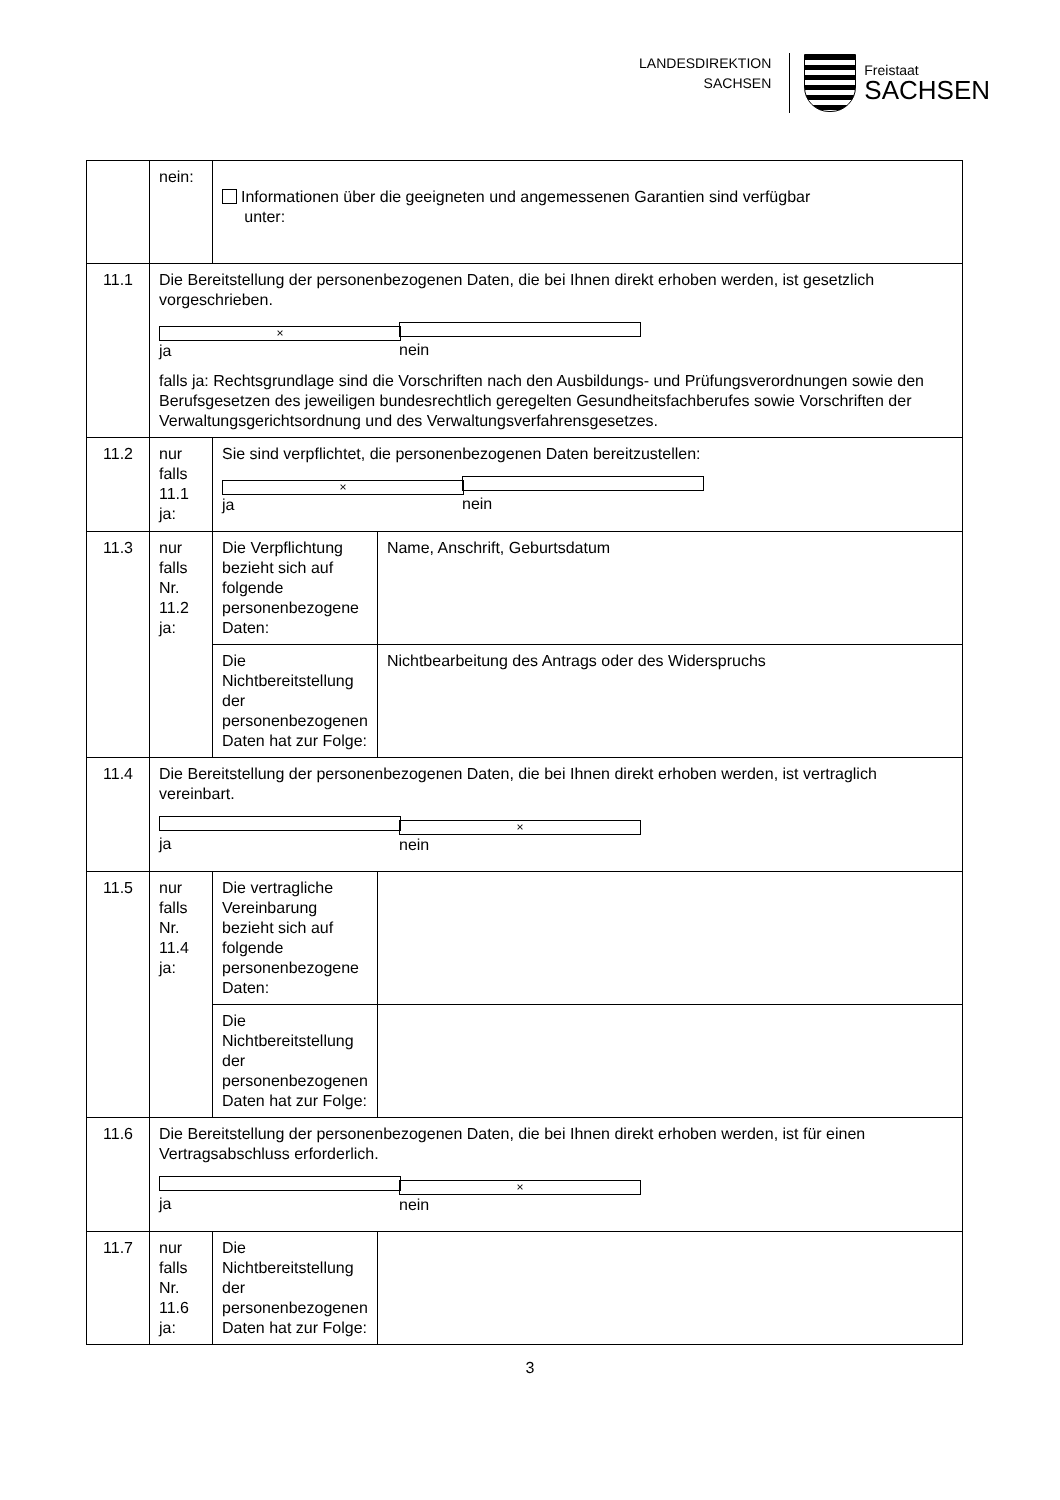LANDESDIREKTION
SACHSEN
Freistaat
SACHSEN
| | nein: | Informationen über die geeigneten und angemessenen Garantien sind verfügbar unter: | |
| 11.1 | Die Bereitstellung der personenbezogenen Daten, die bei Ihnen direkt erhoben werden, ist gesetzlich vorgeschrieben. × ja nein falls ja: Rechtsgrundlage sind die Vorschriften nach den Ausbildungs- und Prüfungsverordnungen sowie den Berufsgesetzen des jeweiligen bundesrechtlich geregelten Gesundheitsfachberufes sowie Vorschriften der Verwaltungsgerichtsordnung und des Verwaltungsverfahrensgesetzes. | | |
| 11.2 | nur falls 11.1 ja: | Sie sind verpflichtet, die personenbezogenen Daten bereitzustellen: × ja nein | |
| 11.3 | nur falls Nr. 11.2 ja: | Die Verpflichtung bezieht sich auf folgende personenbezogene Daten: | Name, Anschrift, Geburtsdatum |
| | | Die Nichtbereitstellung der personenbezogenen Daten hat zur Folge: | Nichtbearbeitung des Antrags oder des Widerspruchs |
| 11.4 | Die Bereitstellung der personenbezogenen Daten, die bei Ihnen direkt erhoben werden, ist vertraglich vereinbart. ja × nein | | |
| 11.5 | nur falls Nr. 11.4 ja: | Die vertragliche Vereinbarung bezieht sich auf folgende personenbezogene Daten: | |
| | | Die Nichtbereitstellung der personenbezogenen Daten hat zur Folge: | |
| 11.6 | Die Bereitstellung der personenbezogenen Daten, die bei Ihnen direkt erhoben werden, ist für einen Vertragsabschluss erforderlich. ja × nein | | |
| 11.7 | nur falls Nr. 11.6 ja: | Die Nichtbereitstellung der personenbezogenen Daten hat zur Folge: | |
3